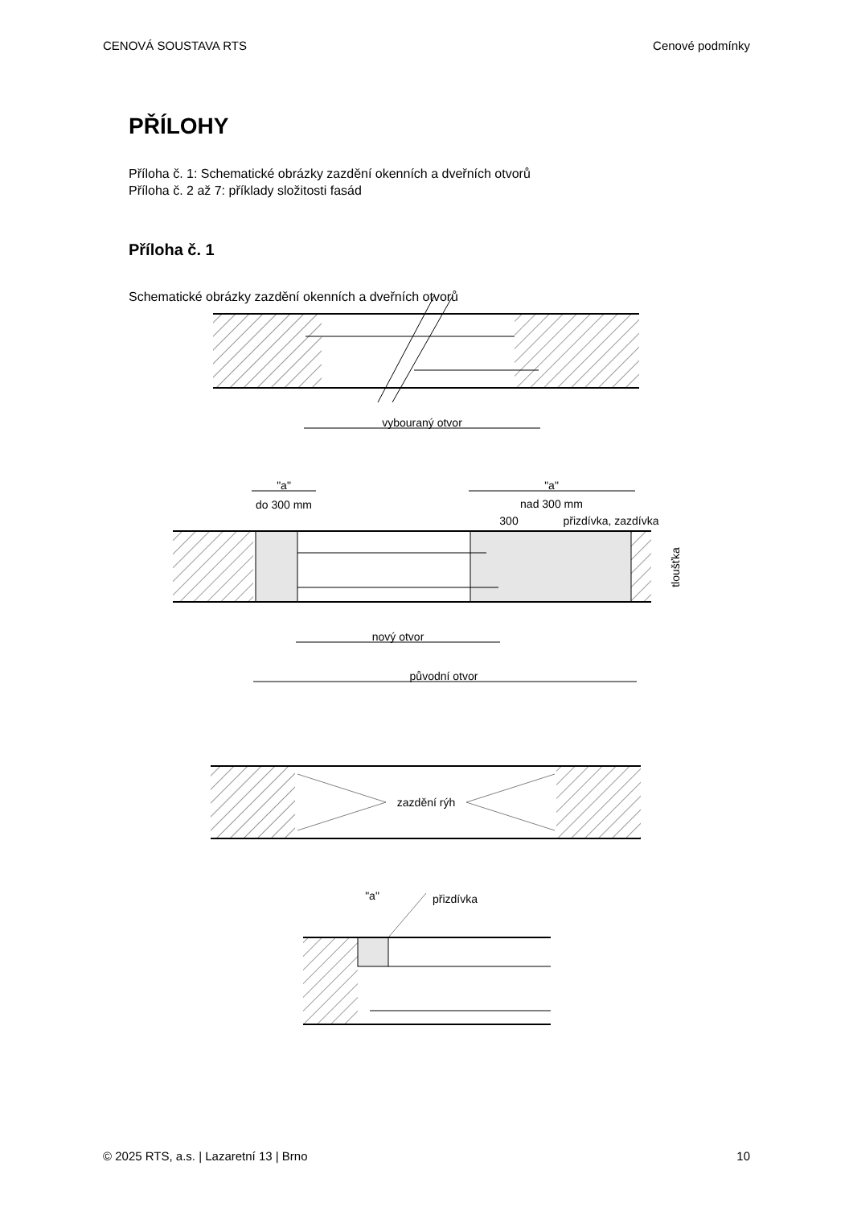CENOVÁ SOUSTAVA RTS Cenové podmínky
PŘÍLOHY
Příloha č. 1: Schematické obrázky zazdění okenních a dveřních otvorů
Příloha č. 2 až 7: příklady složitosti fasád
Příloha č. 1
Schematické obrázky zazdění okenních a dveřních otvorů
vybouraný otvor
"a"
do 300 mm
"a"
nad 300 mm
300
přizdívka, zazdívka
nový otvor
původní otvor
zazdění rýh
"a"
přizdívka
tloušťka
© 2025 RTS, a.s. | Lazaretní 13 | Brno 10